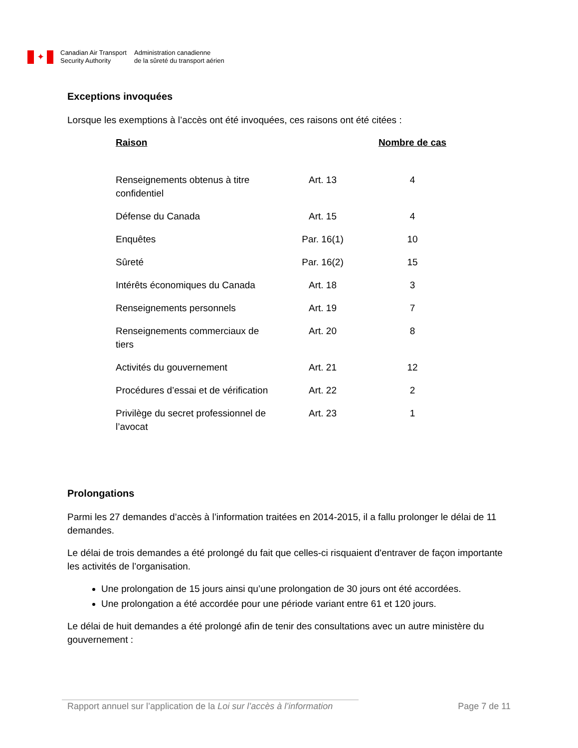✦
Canadian Air Transport
Security Authority
Administration canadienne
de la sûreté du transport aérien
Exceptions invoquées
Lorsque les exemptions à l’accès ont été invoquées, ces raisons ont été citées :
| Raison | | Nombre de cas |
| --- | --- | --- |
| Renseignements obtenus à titre confidentiel | Art. 13 | 4 |
| Défense du Canada | Art. 15 | 4 |
| Enquêtes | Par. 16(1) | 10 |
| Sûreté | Par. 16(2) | 15 |
| Intérêts économiques du Canada | Art. 18 | 3 |
| Renseignements personnels | Art. 19 | 7 |
| Renseignements commerciaux de tiers | Art. 20 | 8 |
| Activités du gouvernement | Art. 21 | 12 |
| Procédures d’essai et de vérification | Art. 22 | 2 |
| Privilège du secret professionnel de l’avocat | Art. 23 | 1 |
Prolongations
Parmi les 27 demandes d’accès à l’information traitées en 2014-2015, il a fallu prolonger le délai de 11 demandes.
Le délai de trois demandes a été prolongé du fait que celles-ci risquaient d'entraver de façon importante les activités de l’organisation.
Une prolongation de 15 jours ainsi qu’une prolongation de 30 jours ont été accordées.
Une prolongation a été accordée pour une période variant entre 61 et 120 jours.
Le délai de huit demandes a été prolongé afin de tenir des consultations avec un autre ministère du gouvernement :
Rapport annuel sur l’application de la Loi sur l’accès à l’information Page 7 de 11